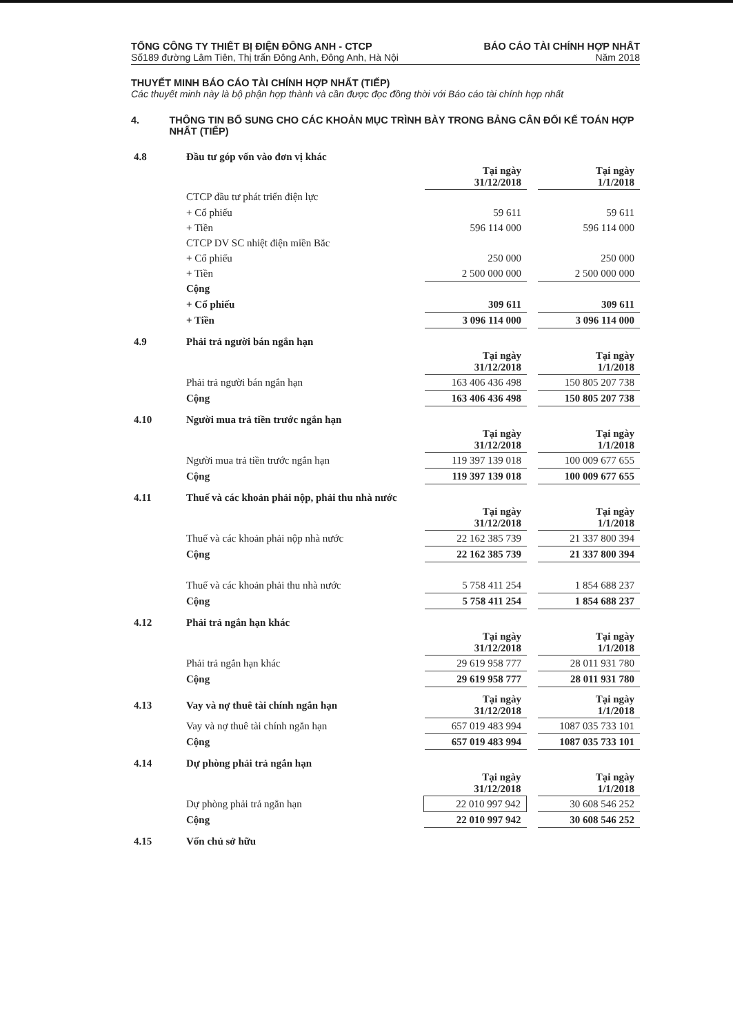TỔNG CÔNG TY THIẾT BỊ ĐIỆN ĐÔNG ANH - CTCP
Số189 đường Lâm Tiên, Thị trấn Đông Anh, Đông Anh, Hà Nội
BÁO CÁO TÀI CHÍNH HỢP NHẤT
Năm 2018
THUYẾT MINH BÁO CÁO TÀI CHÍNH HỢP NHẤT (TIẾP)
Các thuyết minh này là bộ phận hợp thành và cần được đọc đồng thời với Báo cáo tài chính hợp nhất
4. THÔNG TIN BỔ SUNG CHO CÁC KHOẢN MỤC TRÌNH BÀY TRONG BẢNG CÂN ĐỐI KẾ TOÁN HỢP NHẤT (TIẾP)
| 4.8 | Đầu tư góp vốn vào đơn vị khác | | | |
| | | Tại ngày 31/12/2018 | | Tại ngày 1/1/2018 |
| | CTCP đầu tư phát triển điện lực | | | |
| | + Cổ phiếu | 59 611 | | 59 611 |
| | + Tiền | 596 114 000 | | 596 114 000 |
| | CTCP DV SC nhiệt điện miền Bắc | | | |
| | + Cổ phiếu | 250 000 | | 250 000 |
| | + Tiền | 2 500 000 000 | | 2 500 000 000 |
| | Cộng | | | |
| | + Cổ phiếu | 309 611 | | 309 611 |
| | + Tiền | 3 096 114 000 | | 3 096 114 000 |
| 4.9 | Phải trả người bán ngắn hạn | | | |
| | | Tại ngày 31/12/2018 | | Tại ngày 1/1/2018 |
| | Phải trả người bán ngắn hạn | 163 406 436 498 | | 150 805 207 738 |
| | Cộng | 163 406 436 498 | | 150 805 207 738 |
| 4.10 | Người mua trả tiền trước ngắn hạn | | | |
| | | Tại ngày 31/12/2018 | | Tại ngày 1/1/2018 |
| | Người mua trả tiền trước ngắn hạn | 119 397 139 018 | | 100 009 677 655 |
| | Cộng | 119 397 139 018 | | 100 009 677 655 |
| 4.11 | Thuế và các khoản phải nộp, phải thu nhà nước | | | |
| | | Tại ngày 31/12/2018 | | Tại ngày 1/1/2018 |
| | Thuế và các khoản phải nộp nhà nước | 22 162 385 739 | | 21 337 800 394 |
| | Cộng | 22 162 385 739 | | 21 337 800 394 |
| | Thuế và các khoản phải thu nhà nước | 5 758 411 254 | | 1 854 688 237 |
| | Cộng | 5 758 411 254 | | 1 854 688 237 |
| 4.12 | Phải trả ngắn hạn khác | | | |
| | | Tại ngày 31/12/2018 | | Tại ngày 1/1/2018 |
| | Phải trả ngắn hạn khác | 29 619 958 777 | | 28 011 931 780 |
| | Cộng | 29 619 958 777 | | 28 011 931 780 |
| 4.13 | Vay và nợ thuê tài chính ngắn hạn | Tại ngày 31/12/2018 | | Tại ngày 1/1/2018 |
| | Vay và nợ thuê tài chính ngắn hạn | 657 019 483 994 | | 1087 035 733 101 |
| | Cộng | 657 019 483 994 | | 1087 035 733 101 |
| 4.14 | Dự phòng phải trả ngắn hạn | | | |
| | | Tại ngày 31/12/2018 | | Tại ngày 1/1/2018 |
| | Dự phòng phải trả ngắn hạn | 22 010 997 942 | | 30 608 546 252 |
| | Cộng | 22 010 997 942 | | 30 608 546 252 |
| 4.15 | Vốn chủ sở hữu |